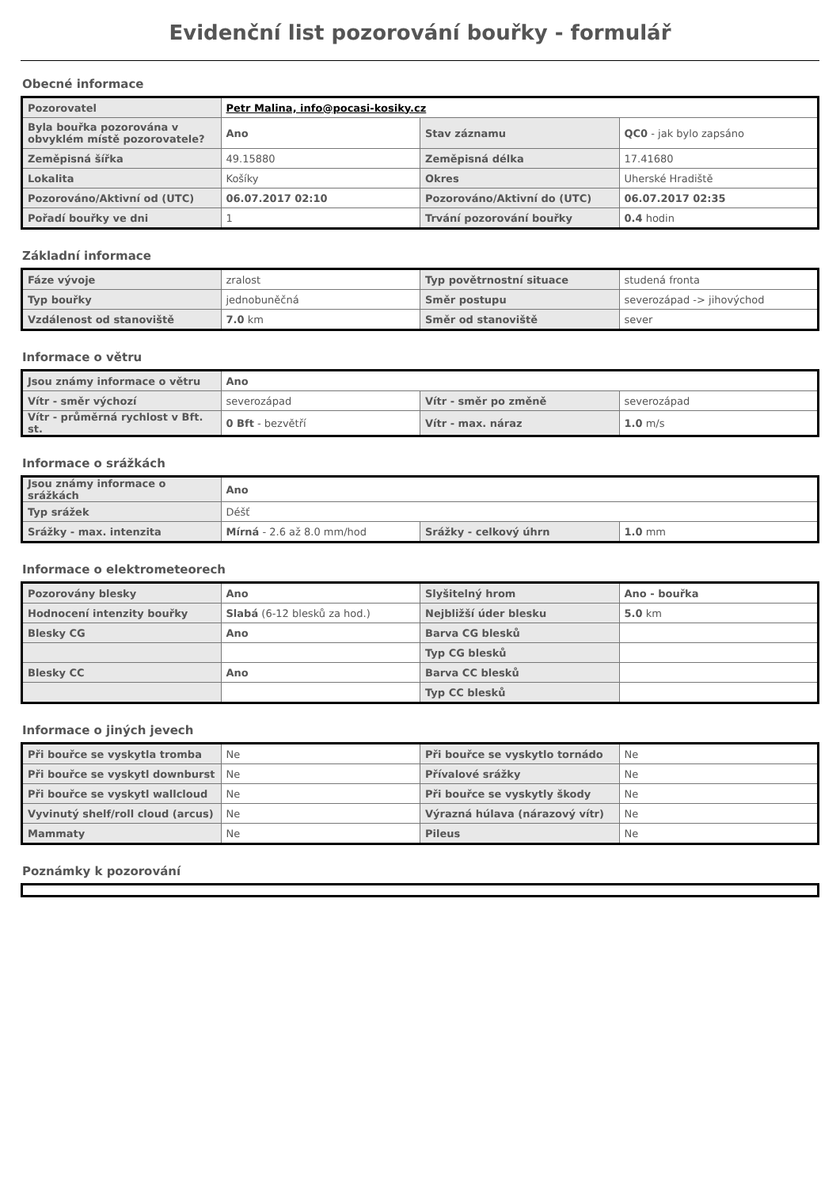Evidenční list pozorování bouřky - formulář
Obecné informace
| Pozorovatel | Petr Malina, info@pocasi-kosiky.cz | | |
| Byla bouřka pozorována v obvyklém místě pozorovatele? | Ano | Stav záznamu | QC0 - jak bylo zapsáno |
| Zeměpisná šířka | 49.15880 | Zeměpisná délka | 17.41680 |
| Lokalita | Košíky | Okres | Uherské Hradiště |
| Pozorováno/Aktivní od (UTC) | 06.07.2017 02:10 | Pozorováno/Aktivní do (UTC) | 06.07.2017 02:35 |
| Pořadí bouřky ve dni | 1 | Trvání pozorování bouřky | 0.4 hodin |
Základní informace
| Fáze vývoje | zralost | Typ povětrnostní situace | studená fronta |
| Typ bouřky | jednobuněčná | Směr postupu | severozápad -> jihovýchod |
| Vzdálenost od stanoviště | 7.0 km | Směr od stanoviště | sever |
Informace o větru
| Jsou známy informace o větru | Ano | | |
| Vítr - směr výchozí | severozápad | Vítr - směr po změně | severozápad |
| Vítr - průměrná rychlost v Bft. st. | 0 Bft - bezvětří | Vítr - max. náraz | 1.0 m/s |
Informace o srážkách
| Jsou známy informace o srážkách | Ano | | |
| Typ srážek | Déšť | | |
| Srážky - max. intenzita | Mírná - 2.6 až 8.0 mm/hod | Srážky - celkový úhrn | 1.0 mm |
Informace o elektrometeorech
| Pozorovány blesky | Ano | Slyšitelný hrom | Ano - bouřka |
| Hodnocení intenzity bouřky | Slabá (6-12 blesků za hod.) | Nejbližší úder blesku | 5.0 km |
| Blesky CG | Ano | Barva CG blesků | |
| | | Typ CG blesků | |
| Blesky CC | Ano | Barva CC blesků | |
| | | Typ CC blesků | |
Informace o jiných jevech
| Při bouřce se vyskytla tromba | Ne | Při bouřce se vyskytlo tornádo | Ne |
| Při bouřce se vyskytl downburst | Ne | Přívalové srážky | Ne |
| Při bouřce se vyskytl wallcloud | Ne | Při bouřce se vyskytly škody | Ne |
| Vyvinutý shelf/roll cloud (arcus) | Ne | Výrazná húlava (nárazový vítr) | Ne |
| Mammaty | Ne | Pileus | Ne |
Poznámky k pozorování